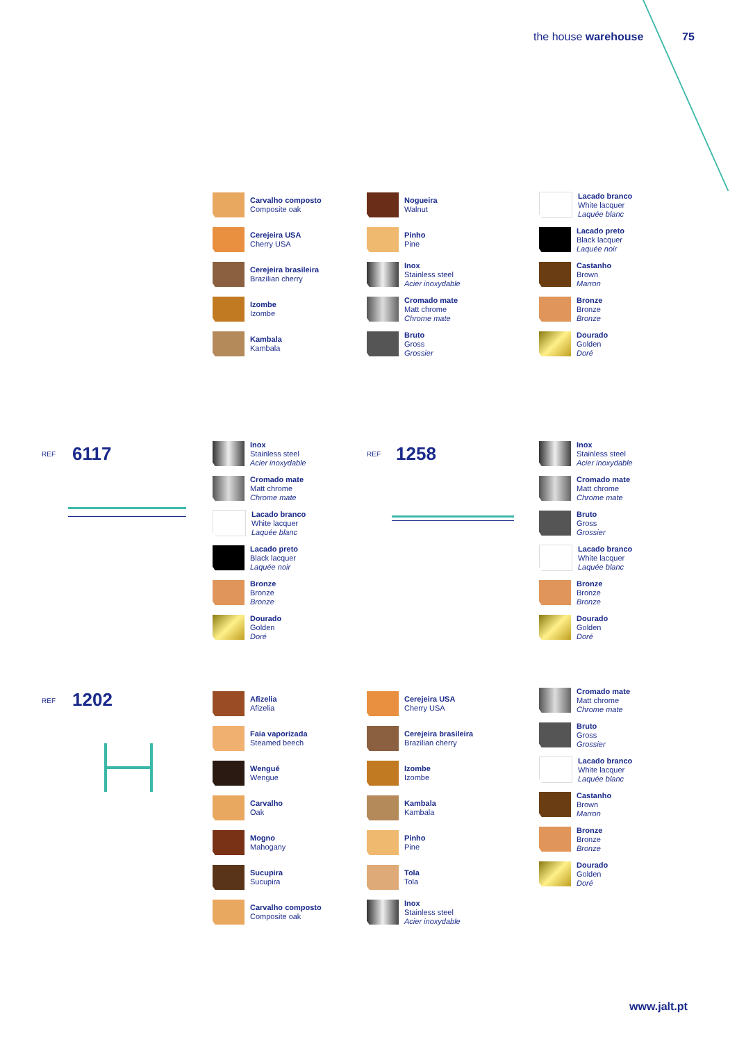the house warehouse 75
Carvalho composto
Composite oak
Cerejeira USA
Cherry USA
Cerejeira brasileira
Brazilian cherry
Izombe
Izombe
Kambala
Kambala
Nogueira
Walnut
Pinho
Pine
Inox
Stainless steel
Acier inoxydable
Cromado mate
Matt chrome
Chrome mate
Bruto
Gross
Grossier
Lacado branco
White lacquer
Laquée blanc
Lacado preto
Black lacquer
Laquée noir
Castanho
Brown
Marron
Bronze
Bronze
Bronze
Dourado
Golden
Doré
REF 6117
Inox
Stainless steel
Acier inoxydable
Cromado mate
Matt chrome
Chrome mate
Lacado branco
White lacquer
Laquée blanc
Lacado preto
Black lacquer
Laquée noir
Bronze
Bronze
Bronze
Dourado
Golden
Doré
REF 1258
Inox
Stainless steel
Acier inoxydable
Cromado mate
Matt chrome
Chrome mate
Bruto
Gross
Grossier
Lacado branco
White lacquer
Laquée blanc
Bronze
Bronze
Bronze
Dourado
Golden
Doré
REF 1202
Afizelia
Afizelia
Faia vaporizada
Steamed beech
Wengué
Wengue
Carvalho
Oak
Mogno
Mahogany
Sucupira
Sucupira
Carvalho composto
Composite oak
Cerejeira USA
Cherry USA
Cerejeira brasileira
Brazilian cherry
Izombe
Izombe
Kambala
Kambala
Pinho
Pine
Tola
Tola
Inox
Stainless steel
Acier inoxydable
Cromado mate
Matt chrome
Chrome mate
Bruto
Gross
Grossier
Lacado branco
White lacquer
Laquée blanc
Castanho
Brown
Marron
Bronze
Bronze
Bronze
Dourado
Golden
Doré
www.jalt.pt